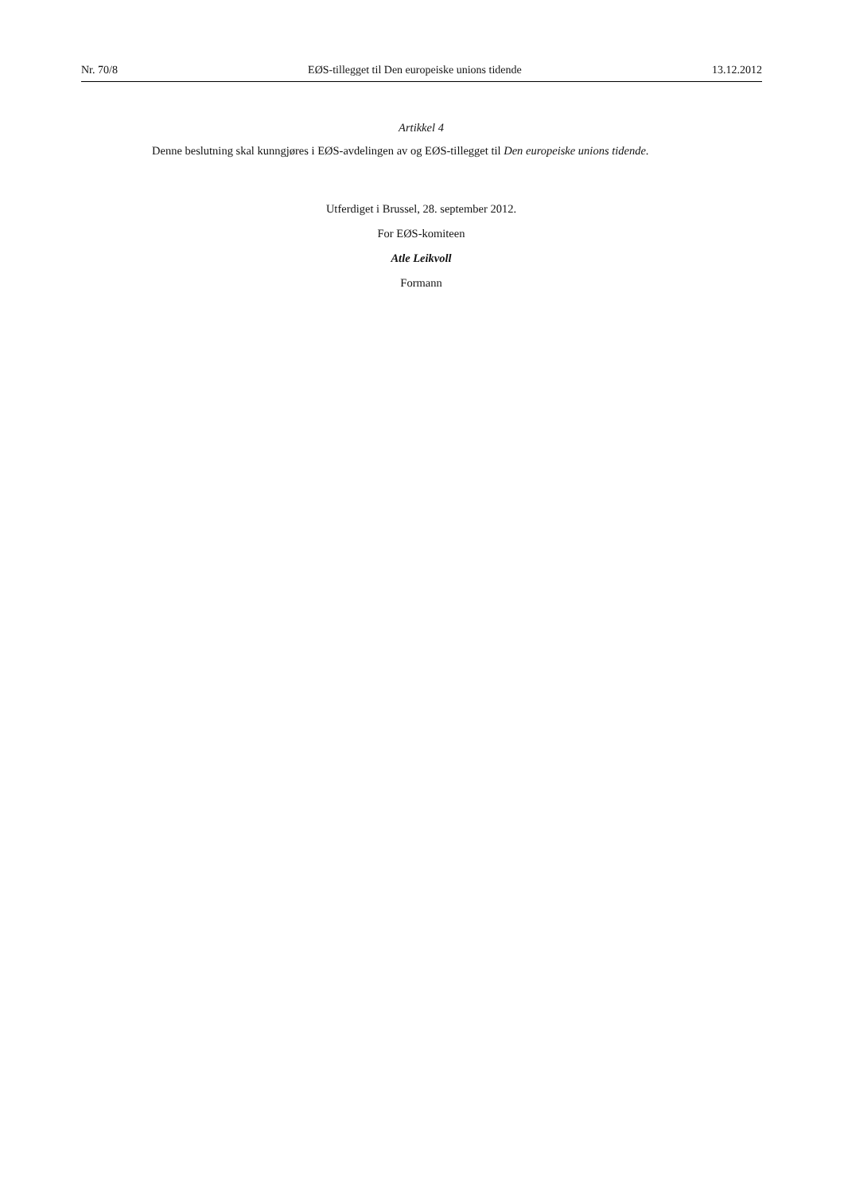Nr. 70/8 EØS-tillegget til Den europeiske unions tidende 13.12.2012
Artikkel 4
Denne beslutning skal kunngjøres i EØS-avdelingen av og EØS-tillegget til Den europeiske unions tidende.
Utferdiget i Brussel, 28. september 2012.
For EØS-komiteen
Atle Leikvoll
Formann